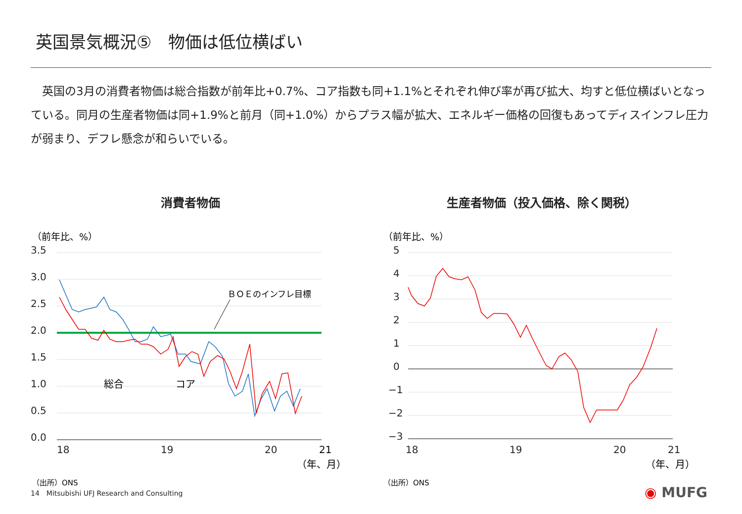英国景気概況⑤　物価は低位横ばい
　英国の3月の消費者物価は総合指数が前年比+0.7%、コア指数も同+1.1%とそれぞれ伸び率が再び拡大、均すと低位横ばいとなっている。同月の生産者物価は同+1.9%と前月（同+1.0%）からプラス幅が拡大、エネルギー価格の回復もあってディスインフレ圧力が弱まり、デフレ懸念が和らいでいる。
消費者物価
（前年比、%）
3.5
3.0
2.5
2.0
1.5
1.0
0.5
0.0
ＢＯＥのインフレ目標
18
19
20
21
（年、月）
総合
コア
（出所）ONS
生産者物価（投入価格、除く関税）
（前年比、%）
5
4
3
2
1
0
−1
−2
−3
18
19
20
21
（年、月）
（出所）ONS
14　Mitsubishi UFJ Research and Consulting
◉ MUFG